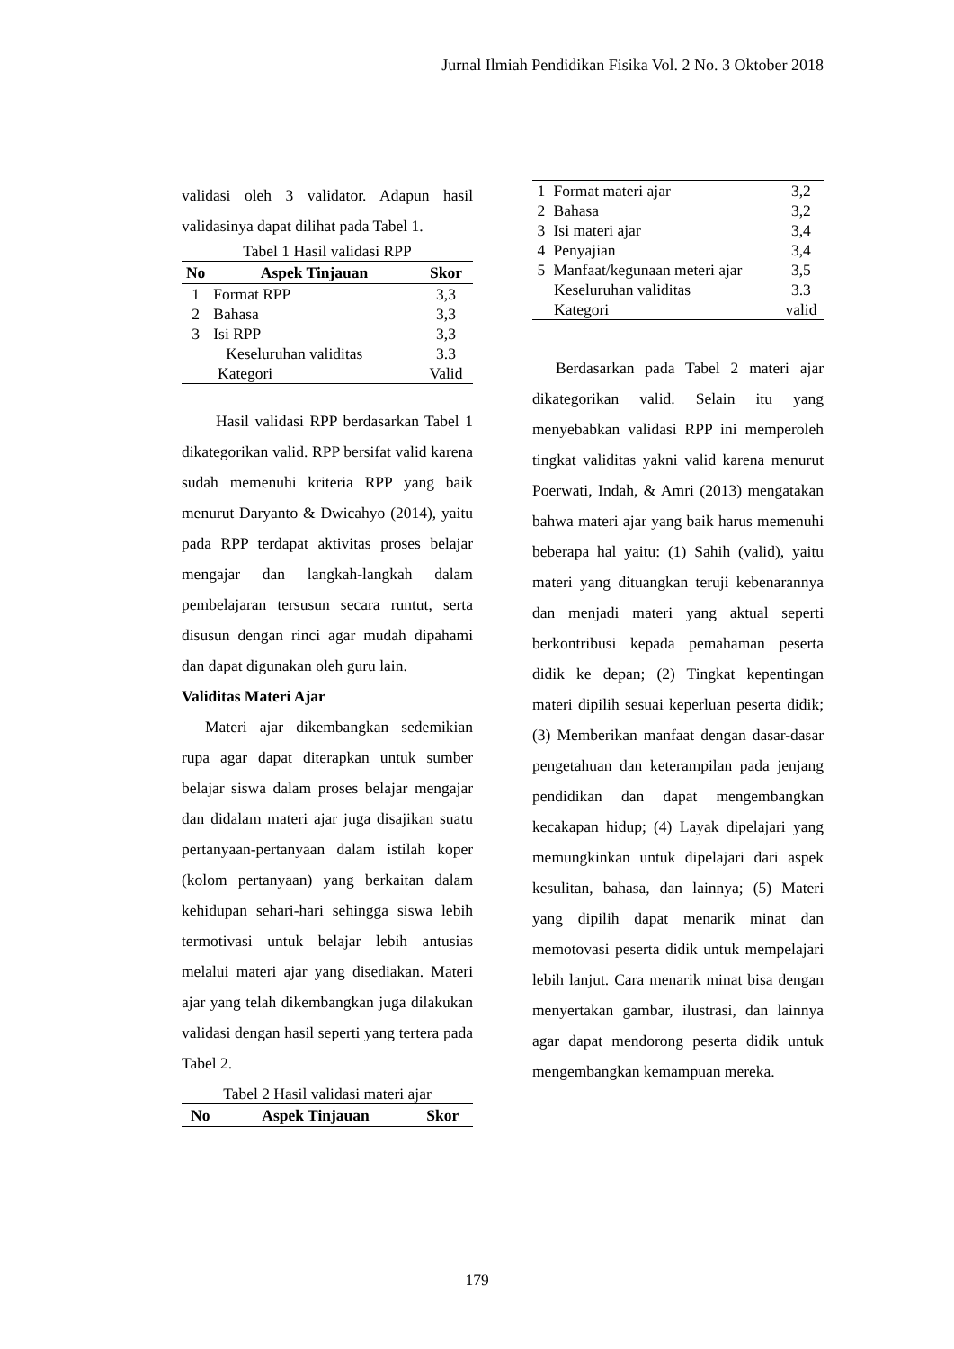Jurnal Ilmiah Pendidikan Fisika Vol. 2 No. 3 Oktober 2018
validasi oleh 3 validator. Adapun hasil validasinya dapat dilihat pada Tabel 1.
Tabel 1 Hasil validasi RPP
| No | Aspek Tinjauan | Skor |
| --- | --- | --- |
| 1 | Format RPP | 3,3 |
| 2 | Bahasa | 3,3 |
| 3 | Isi RPP | 3,3 |
| | Keseluruhan validitas | 3.3 |
| Kategori | | Valid |
Hasil validasi RPP berdasarkan Tabel 1 dikategorikan valid. RPP bersifat valid karena sudah memenuhi kriteria RPP yang baik menurut Daryanto & Dwicahyo (2014), yaitu pada RPP terdapat aktivitas proses belajar mengajar dan langkah-langkah dalam pembelajaran tersusun secara runtut, serta disusun dengan rinci agar mudah dipahami dan dapat digunakan oleh guru lain.
Validitas Materi Ajar
Materi ajar dikembangkan sedemikian rupa agar dapat diterapkan untuk sumber belajar siswa dalam proses belajar mengajar dan didalam materi ajar juga disajikan suatu pertanyaan-pertanyaan dalam istilah koper (kolom pertanyaan) yang berkaitan dalam kehidupan sehari-hari sehingga siswa lebih termotivasi untuk belajar lebih antusias melalui materi ajar yang disediakan. Materi ajar yang telah dikembangkan juga dilakukan validasi dengan hasil seperti yang tertera pada Tabel 2.
Tabel 2 Hasil validasi materi ajar
| No | Aspek Tinjauan | Skor |
| --- | --- | --- |
| 1 | Format materi ajar | 3,2 |
| 2 | Bahasa | 3,2 |
| 3 | Isi materi ajar | 3,4 |
| 4 | Penyajian | 3,4 |
| 5 | Manfaat/kegunaan meteri ajar | 3,5 |
| Keseluruhan validitas | | 3.3 |
| Kategori | | valid |
Berdasarkan pada Tabel 2 materi ajar dikategorikan valid. Selain itu yang menyebabkan validasi RPP ini memperoleh tingkat validitas yakni valid karena menurut Poerwati, Indah, & Amri (2013) mengatakan bahwa materi ajar yang baik harus memenuhi beberapa hal yaitu: (1) Sahih (valid), yaitu materi yang dituangkan teruji kebenarannya dan menjadi materi yang aktual seperti berkontribusi kepada pemahaman peserta didik ke depan; (2) Tingkat kepentingan materi dipilih sesuai keperluan peserta didik; (3) Memberikan manfaat dengan dasar-dasar pengetahuan dan keterampilan pada jenjang pendidikan dan dapat mengembangkan kecakapan hidup; (4) Layak dipelajari yang memungkinkan untuk dipelajari dari aspek kesulitan, bahasa, dan lainnya; (5) Materi yang dipilih dapat menarik minat dan memotovasi peserta didik untuk mempelajari lebih lanjut. Cara menarik minat bisa dengan menyertakan gambar, ilustrasi, dan lainnya agar dapat mendorong peserta didik untuk mengembangkan kemampuan mereka.
179